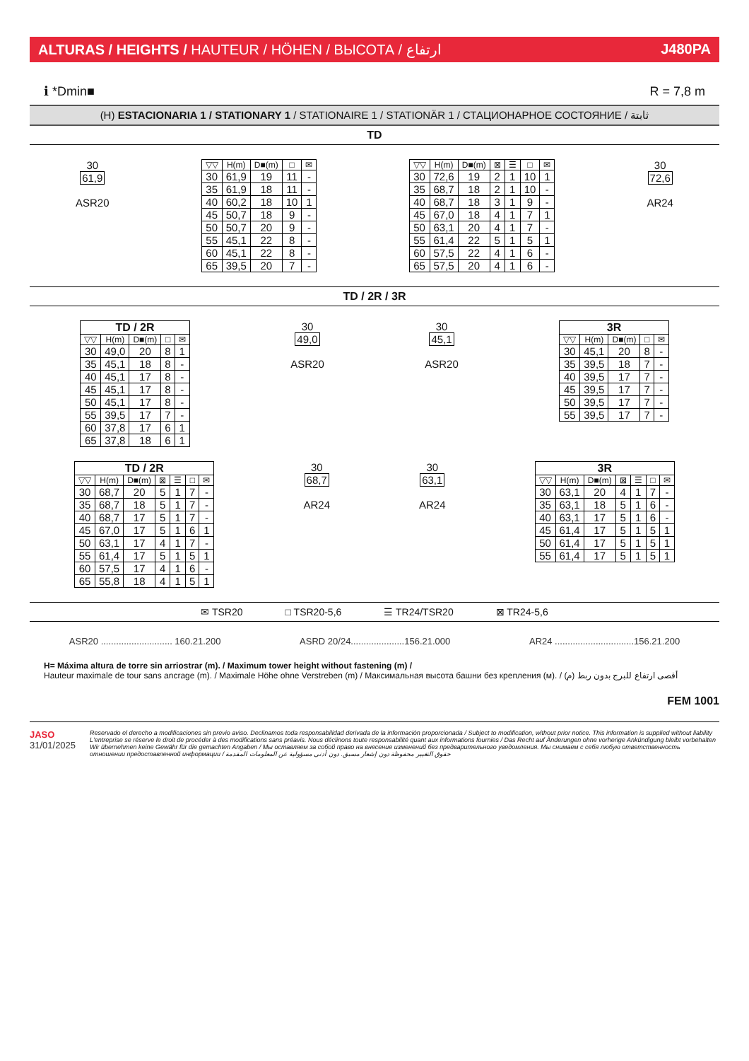ALTURAS / HEIGHTS / HAUTEUR / HÖHEN / ВЫСОТА / ارتفاع J480PA
ℹ *Dmin■ R = 7,8 m
(H) ESTACIONARIA 1 / STATIONARY 1 / STATIONAIRE 1 / STATIONÄR 1 / СТАЦИОНАРНОЕ СОСТОЯНИЕ / ثابتة
TD
30
61,9
ASR20
| ▽▽ | H(m) | D■(m) | □ | ✉ |
| --- | --- | --- | --- | --- |
| 30 | 61,9 | 19 | 11 | - |
| 35 | 61,9 | 18 | 11 | - |
| 40 | 60,2 | 18 | 10 | 1 |
| 45 | 50,7 | 18 | 9 | - |
| 50 | 50,7 | 20 | 9 | - |
| 55 | 45,1 | 22 | 8 | - |
| 60 | 45,1 | 22 | 8 | - |
| 65 | 39,5 | 20 | 7 | - |
| ▽▽ | H(m) | D■(m) | ⊠ | ☰ | □ | ✉ |
| --- | --- | --- | --- | --- | --- | --- |
| 30 | 72,6 | 19 | 2 | 1 | 10 | 1 |
| 35 | 68,7 | 18 | 2 | 1 | 10 | - |
| 40 | 68,7 | 18 | 3 | 1 | 9 | - |
| 45 | 67,0 | 18 | 4 | 1 | 7 | 1 |
| 50 | 63,1 | 20 | 4 | 1 | 7 | - |
| 55 | 61,4 | 22 | 5 | 1 | 5 | 1 |
| 60 | 57,5 | 22 | 4 | 1 | 6 | - |
| 65 | 57,5 | 20 | 4 | 1 | 6 | - |
30
72,6
AR24
TD / 2R / 3R
| TD / 2R | | | | |
| ▽▽ | H(m) | D■(m) | □ | ✉ |
| 30 | 49,0 | 20 | 8 | 1 |
| 35 | 45,1 | 18 | 8 | - |
| 40 | 45,1 | 17 | 8 | - |
| 45 | 45,1 | 17 | 8 | - |
| 50 | 45,1 | 17 | 8 | - |
| 55 | 39,5 | 17 | 7 | - |
| 60 | 37,8 | 17 | 6 | 1 |
| 65 | 37,8 | 18 | 6 | 1 |
30
49,0
ASR20
30
45,1
ASR20
| 3R | | | | |
| ▽▽ | H(m) | D■(m) | □ | ✉ |
| 30 | 45,1 | 20 | 8 | - |
| 35 | 39,5 | 18 | 7 | - |
| 40 | 39,5 | 17 | 7 | - |
| 45 | 39,5 | 17 | 7 | - |
| 50 | 39,5 | 17 | 7 | - |
| 55 | 39,5 | 17 | 7 | - |
| TD / 2R | | | | | | |
| ▽▽ | H(m) | D■(m) | ⊠ | ☰ | □ | ✉ |
| 30 | 68,7 | 20 | 5 | 1 | 7 | - |
| 35 | 68,7 | 18 | 5 | 1 | 7 | - |
| 40 | 68,7 | 17 | 5 | 1 | 7 | - |
| 45 | 67,0 | 17 | 5 | 1 | 6 | 1 |
| 50 | 63,1 | 17 | 4 | 1 | 7 | - |
| 55 | 61,4 | 17 | 5 | 1 | 5 | 1 |
| 60 | 57,5 | 17 | 4 | 1 | 6 | - |
| 65 | 55,8 | 18 | 4 | 1 | 5 | 1 |
30
68,7
AR24
30
63,1
AR24
| 3R | | | | | | |
| ▽▽ | H(m) | D■(m) | ⊠ | ☰ | □ | ✉ |
| 30 | 63,1 | 20 | 4 | 1 | 7 | - |
| 35 | 63,1 | 18 | 5 | 1 | 6 | - |
| 40 | 63,1 | 17 | 5 | 1 | 6 | - |
| 45 | 61,4 | 17 | 5 | 1 | 5 | 1 |
| 50 | 61,4 | 17 | 5 | 1 | 5 | 1 |
| 55 | 61,4 | 17 | 5 | 1 | 5 | 1 |
✉ TSR20 □ TSR20-5,6 ☰ TR24/TSR20 ⊠ TR24-5,6
ASR20 ............................ 160.21.200 ASRD 20/24.....................156.21.000 AR24 ...............................156.21.200
H= Máxima altura de torre sin arriostrar (m). / Maximum tower height without fastening (m) /
Hauteur maximale de tour sans ancrage (m). / Maximale Höhe ohne Verstreben (m) / Максимальная высота башни без крепления (м). / أقصى ارتفاع للبرج بدون ربط (م)
FEM 1001
JASO
31/01/2025
Reservado el derecho a modificaciones sin previo aviso. Declinamos toda responsabilidad derivada de la información proporcionada / Subject to modification, without prior notice. This information is supplied without liability
L'entreprise se réserve le droit de procéder à des modifications sans préavis. Nous déclinons toute responsabilité quant aux informations fournies / Das Recht auf Änderungen ohne vorherige Ankündigung bleibt vorbehalten
Wir übernehmen keine Gewähr für die gemachten Angaben / Мы оставляем за собой право на внесение изменений без предварительного уведомления. Мы снимаем с себя любую ответственность
отношении предоставленной информации / حقوق التغيير محفوظة دون إشعار مسبق. دون أدنى مسؤولية عن المعلومات المقدمة